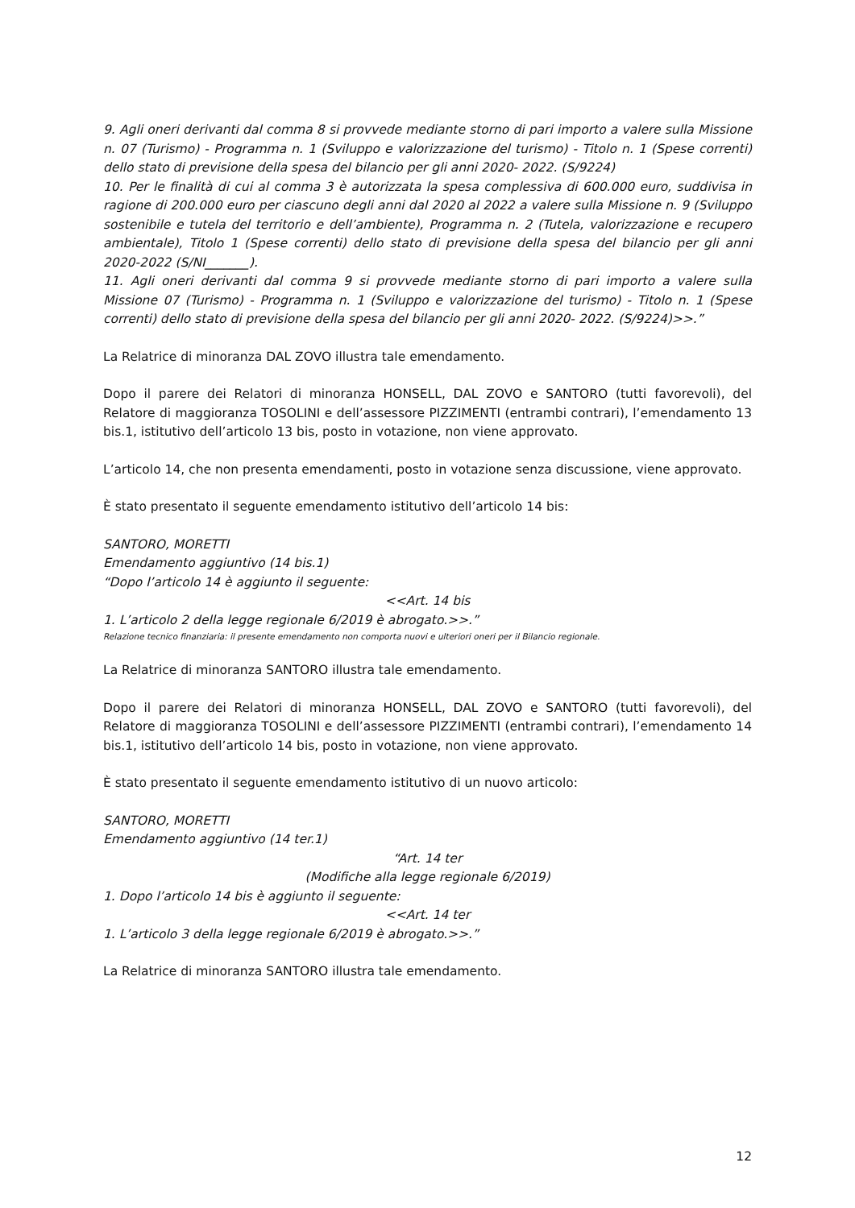9. Agli oneri derivanti dal comma 8 si provvede mediante storno di pari importo a valere sulla Missione n. 07 (Turismo) - Programma n. 1 (Sviluppo e valorizzazione del turismo) - Titolo n. 1 (Spese correnti) dello stato di previsione della spesa del bilancio per gli anni 2020- 2022. (S/9224)
10. Per le finalità di cui al comma 3 è autorizzata la spesa complessiva di 600.000 euro, suddivisa in ragione di 200.000 euro per ciascuno degli anni dal 2020 al 2022 a valere sulla Missione n. 9 (Sviluppo sostenibile e tutela del territorio e dell’ambiente), Programma n. 2 (Tutela, valorizzazione e recupero ambientale), Titolo 1 (Spese correnti) dello stato di previsione della spesa del bilancio per gli anni 2020-2022 (S/NI_______).
11. Agli oneri derivanti dal comma 9 si provvede mediante storno di pari importo a valere sulla Missione 07 (Turismo) - Programma n. 1 (Sviluppo e valorizzazione del turismo) - Titolo n. 1 (Spese correnti) dello stato di previsione della spesa del bilancio per gli anni 2020- 2022. (S/9224)>>.”
La Relatrice di minoranza DAL ZOVO illustra tale emendamento.
Dopo il parere dei Relatori di minoranza HONSELL, DAL ZOVO e SANTORO (tutti favorevoli), del Relatore di maggioranza TOSOLINI e dell’assessore PIZZIMENTI (entrambi contrari), l’emendamento 13 bis.1, istitutivo dell’articolo 13 bis, posto in votazione, non viene approvato.
L’articolo 14, che non presenta emendamenti, posto in votazione senza discussione, viene approvato.
È stato presentato il seguente emendamento istitutivo dell’articolo 14 bis:
SANTORO, MORETTI
Emendamento aggiuntivo (14 bis.1)
“Dopo l’articolo 14 è aggiunto il seguente:
<<Art. 14 bis
1. L’articolo 2 della legge regionale 6/2019 è abrogato.>>.”
Relazione tecnico finanziaria: il presente emendamento non comporta nuovi e ulteriori oneri per il Bilancio regionale.
La Relatrice di minoranza SANTORO illustra tale emendamento.
Dopo il parere dei Relatori di minoranza HONSELL, DAL ZOVO e SANTORO (tutti favorevoli), del Relatore di maggioranza TOSOLINI e dell’assessore PIZZIMENTI (entrambi contrari), l’emendamento 14 bis.1, istitutivo dell’articolo 14 bis, posto in votazione, non viene approvato.
È stato presentato il seguente emendamento istitutivo di un nuovo articolo:
SANTORO, MORETTI
Emendamento aggiuntivo (14 ter.1)
“Art. 14 ter
(Modifiche alla legge regionale 6/2019)
1. Dopo l’articolo 14 bis è aggiunto il seguente:
<<Art. 14 ter
1. L’articolo 3 della legge regionale 6/2019 è abrogato.>>.”
La Relatrice di minoranza SANTORO illustra tale emendamento.
12